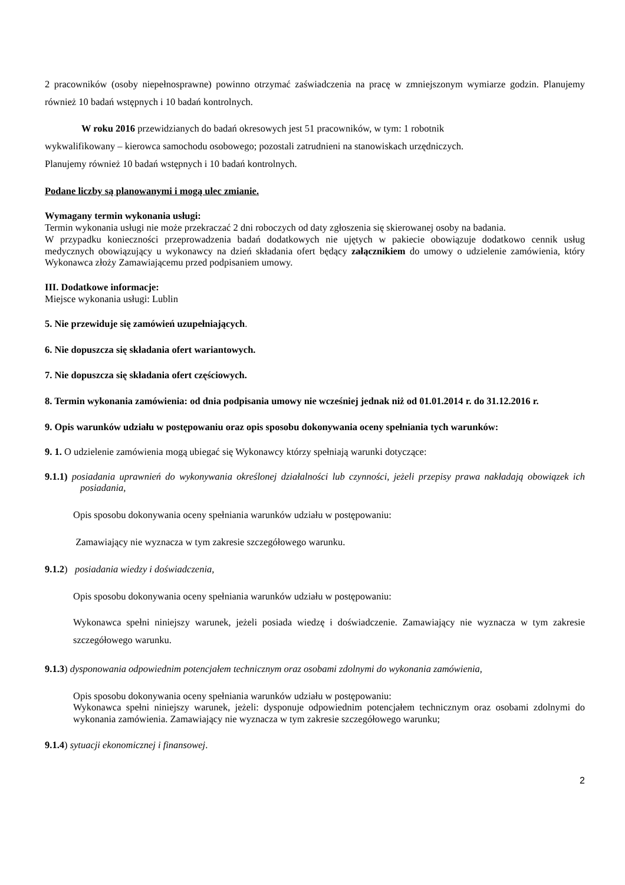2 pracowników (osoby niepełnosprawne) powinno otrzymać zaświadczenia na pracę w zmniejszonym wymiarze godzin. Planujemy również 10 badań wstępnych i 10 badań kontrolnych.
W roku 2016 przewidzianych do badań okresowych jest 51 pracowników, w tym: 1 robotnik
wykwalifikowany – kierowca samochodu osobowego; pozostali zatrudnieni na stanowiskach urzędniczych.
Planujemy również 10 badań wstępnych i 10 badań kontrolnych.
Podane liczby są planowanymi i mogą ulec zmianie.
Wymagany termin wykonania usługi:
Termin wykonania usługi nie może przekraczać 2 dni roboczych od daty zgłoszenia się skierowanej osoby na badania.
W przypadku konieczności przeprowadzenia badań dodatkowych nie ujętych w pakiecie obowiązuje dodatkowo cennik usług medycznych obowiązujący u wykonawcy na dzień składania ofert będący załącznikiem do umowy o udzielenie zamówienia, który Wykonawca złoży Zamawiającemu przed podpisaniem umowy.
III. Dodatkowe informacje:
Miejsce wykonania usługi: Lublin
5. Nie przewiduje się zamówień uzupełniających.
6. Nie dopuszcza się składania ofert wariantowych.
7. Nie dopuszcza się składania ofert częściowych.
8. Termin wykonania zamówienia: od dnia podpisania umowy nie wcześniej jednak niż od 01.01.2014 r. do 31.12.2016 r.
9. Opis warunków udziału w postępowaniu oraz opis sposobu dokonywania oceny spełniania tych warunków:
9. 1. O udzielenie zamówienia mogą ubiegać się Wykonawcy którzy spełniają warunki dotyczące:
9.1.1) posiadania uprawnień do wykonywania określonej działalności lub czynności, jeżeli przepisy prawa nakładają obowiązek ich posiadania,
Opis sposobu dokonywania oceny spełniania warunków udziału w postępowaniu:
Zamawiający nie wyznacza w tym zakresie szczegółowego warunku.
9.1.2) posiadania wiedzy i doświadczenia,
Opis sposobu dokonywania oceny spełniania warunków udziału w postępowaniu:
Wykonawca spełni niniejszy warunek, jeżeli posiada wiedzę i doświadczenie. Zamawiający nie wyznacza w tym zakresie szczegółowego warunku.
9.1.3) dysponowania odpowiednim potencjałem technicznym oraz osobami zdolnymi do wykonania zamówienia,
Opis sposobu dokonywania oceny spełniania warunków udziału w postępowaniu:
Wykonawca spełni niniejszy warunek, jeżeli: dysponuje odpowiednim potencjałem technicznym oraz osobami zdolnymi do wykonania zamówienia. Zamawiający nie wyznacza w tym zakresie szczegółowego warunku;
9.1.4) sytuacji ekonomicznej i finansowej.
2